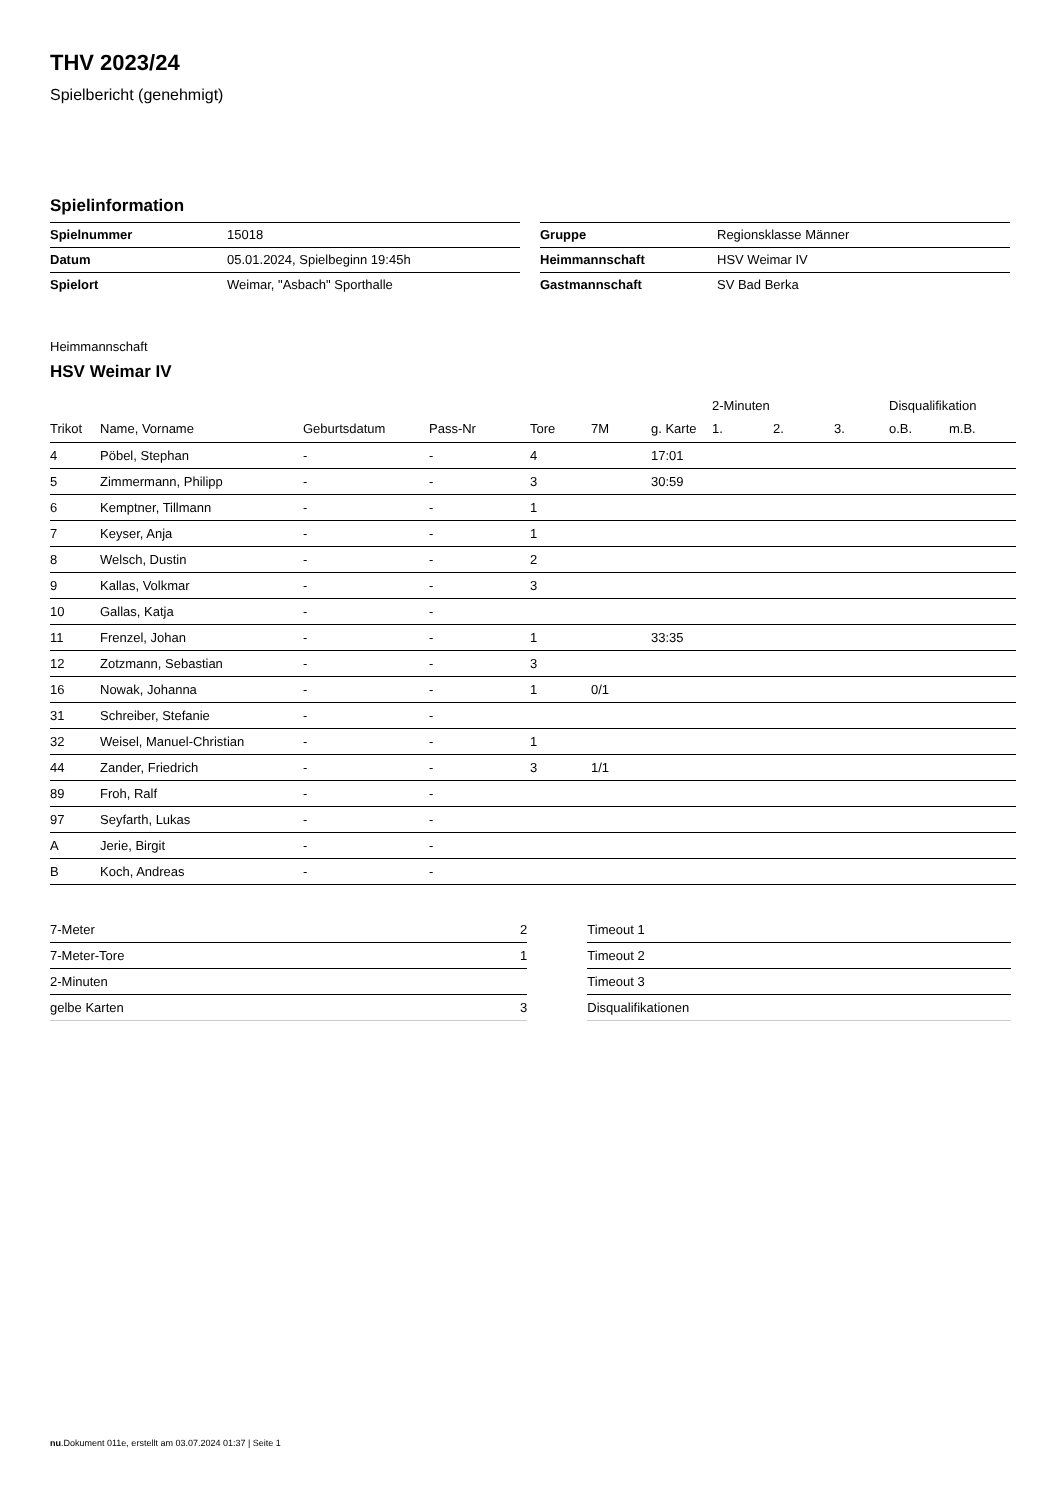THV 2023/24
Spielbericht (genehmigt)
Spielinformation
| Spielnummer | 15018 |
| Datum | 05.01.2024, Spielbeginn 19:45h |
| Spielort | Weimar, "Asbach" Sporthalle |
| Gruppe | Regionsklasse Männer |
| Heimmannschaft | HSV Weimar IV |
| Gastmannschaft | SV Bad Berka |
Heimmannschaft
HSV Weimar IV
| | | | | | | | 2-Minuten | | | Disqualifikation | |
| --- | --- | --- | --- | --- | --- | --- | --- | --- | --- | --- | --- |
| Trikot | Name, Vorname | Geburtsdatum | Pass-Nr | Tore | 7M | g. Karte | 1. | 2. | 3. | o.B. | m.B. |
| 4 | Pöbel, Stephan | - | - | 4 | | 17:01 | | | | | |
| 5 | Zimmermann, Philipp | - | - | 3 | | 30:59 | | | | | |
| 6 | Kemptner, Tillmann | - | - | 1 | | | | | | | |
| 7 | Keyser, Anja | - | - | 1 | | | | | | | |
| 8 | Welsch, Dustin | - | - | 2 | | | | | | | |
| 9 | Kallas, Volkmar | - | - | 3 | | | | | | | |
| 10 | Gallas, Katja | - | - | | | | | | | | |
| 11 | Frenzel, Johan | - | - | 1 | | 33:35 | | | | | |
| 12 | Zotzmann, Sebastian | - | - | 3 | | | | | | | |
| 16 | Nowak, Johanna | - | - | 1 | 0/1 | | | | | | |
| 31 | Schreiber, Stefanie | - | - | | | | | | | | |
| 32 | Weisel, Manuel-Christian | - | - | 1 | | | | | | | |
| 44 | Zander, Friedrich | - | - | 3 | 1/1 | | | | | | |
| 89 | Froh, Ralf | - | - | | | | | | | | |
| 97 | Seyfarth, Lukas | - | - | | | | | | | | |
| A | Jerie, Birgit | - | - | | | | | | | | |
| B | Koch, Andreas | - | - | | | | | | | | |
| 7-Meter | 2 |
| 7-Meter-Tore | 1 |
| 2-Minuten | |
| gelbe Karten | 3 |
| Timeout 1 |
| Timeout 2 |
| Timeout 3 |
| Disqualifikationen |
nu.Dokument 011e, erstellt am 03.07.2024 01:37 | Seite 1